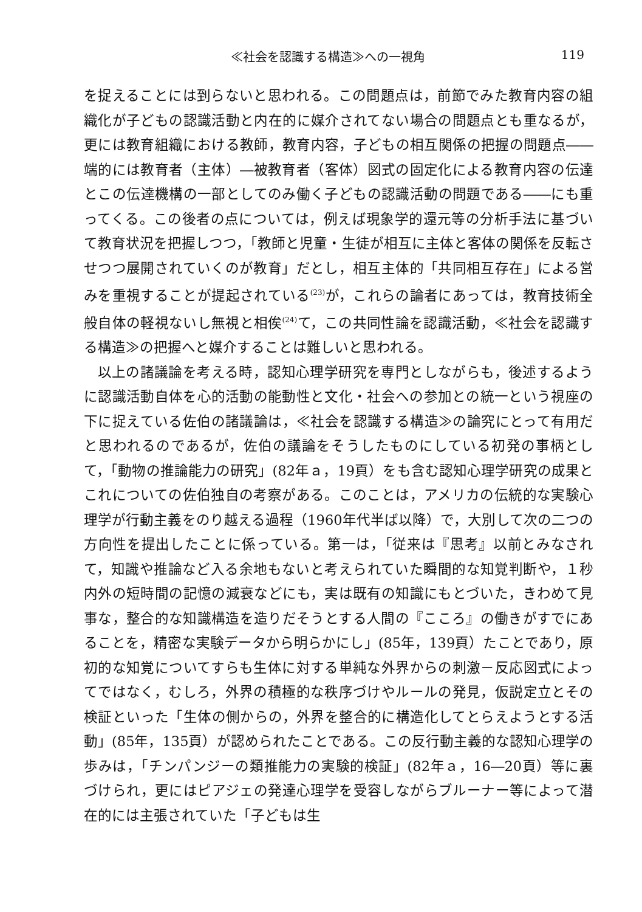≪社会を認識する構造≫への一視角 119
を捉えることには到らないと思われる。この問題点は，前節でみた教育内容の組織化が子どもの認識活動と内在的に媒介されてない場合の問題点とも重なるが，更には教育組織における教師，教育内容，子どもの相互関係の把握の問題点――端的には教育者（主体）―被教育者（客体）図式の固定化による教育内容の伝達とこの伝達機構の一部としてのみ働く子どもの認識活動の問題である――にも重ってくる。この後者の点については，例えば現象学的還元等の分析手法に基づいて教育状況を把握しつつ，「教師と児童・生徒が相互に主体と客体の関係を反転させつつ展開されていくのが教育」だとし，相互主体的「共同相互存在」による営みを重視することが提起されている<sup>(23)</sup>が，これらの論者にあっては，教育技術全般自体の軽視ないし無視と相俟<sup>(24)</sup>て，この共同性論を認識活動，≪社会を認識する構造≫の把握へと媒介することは難しいと思われる。
以上の諸議論を考える時，認知心理学研究を専門としながらも，後述するように認識活動自体を心的活動の能動性と文化・社会への参加との統一という視座の下に捉えている佐伯の諸議論は，≪社会を認識する構造≫の論究にとって有用だと思われるのであるが，佐伯の議論をそうしたものにしている初発の事柄として，「動物の推論能力の研究」(82年ａ，19頁）をも含む認知心理学研究の成果とこれについての佐伯独自の考察がある。このことは，アメリカの伝統的な実験心理学が行動主義をのり越える過程（1960年代半ば以降）で，大別して次の二つの方向性を提出したことに係っている。第一は，「従来は『思考』以前とみなされて，知識や推論など入る余地もないと考えられていた瞬間的な知覚判断や，１秒内外の短時間の記憶の減衰などにも，実は既有の知識にもとづいた，きわめて見事な，整合的な知識構造を造りだそうとする人間の『こころ』の働きがすでにあることを，精密な実験データから明らかにし」(85年，139頁）たことであり，原初的な知覚についてすらも生体に対する単純な外界からの刺激－反応図式によってではなく，むしろ，外界の積極的な秩序づけやルールの発見，仮説定立とその検証といった「生体の側からの，外界を整合的に構造化してとらえようとする活動」(85年，135頁）が認められたことである。この反行動主義的な認知心理学の歩みは，「チンパンジーの類推能力の実験的検証」(82年ａ，16―20頁）等に裏づけられ，更にはピアジェの発達心理学を受容しながらブルーナー等によって潜在的には主張されていた「子どもは生